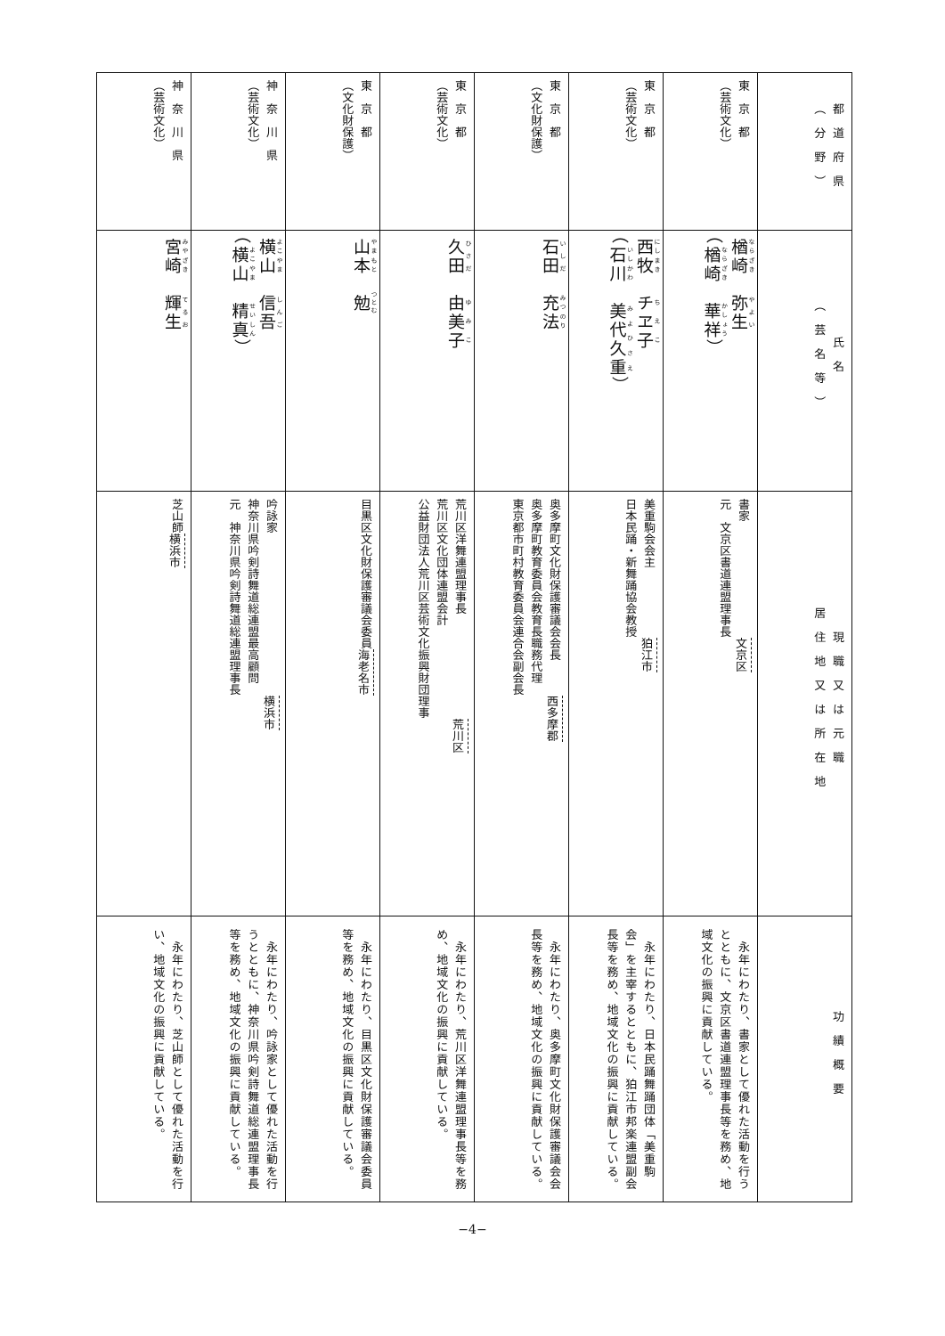| 都道府県 （分野） | 氏名 （芸名等） | 現職又は元職 居住地又は所在地 | 功績概要 |
| --- | --- | --- | --- |
| 東 京 都 （芸術文化） | 楢崎 弥生 （ 楢崎 華祥 ） | 書家 元 文京区書道連盟理事長 文京区 | 永年にわたり、書家として優れた活動を行うとともに、文京区書道連盟理事長等を務め、地域文化の振興に貢献している。 |
| 東 京 都 （芸術文化） | 西牧 チヱ子 （ 石川 美代久重 ） | 美重駒会会主 日本民踊・新舞踊協会教授 狛江市 | 永年にわたり、日本民踊舞踊団体「美重駒会」を主宰するとともに、狛江市邦楽連盟副会長等を務め、地域文化の振興に貢献している。 |
| 東 京 都 （文化財保護） | 石田 充法 | 奥多摩町文化財保護審議会会長 奥多摩町教育委員会教育長職務代理 東京都市町村教育委員会連合会副会長 西多摩郡 | 永年にわたり、奥多摩町文化財保護審議会会長等を務め、地域文化の振興に貢献している。 |
| 東 京 都 （芸術文化） | 久田 由美子 | 荒川区洋舞連盟理事長 荒川区文化団体連盟会計 公益財団法人荒川区芸術文化振興財団理事 荒川区 | 永年にわたり、荒川区洋舞連盟理事長等を務め、地域文化の振興に貢献している。 |
| 東 京 都 （文化財保護） | 山本 勉 | 目黒区文化財保護審議会委員 海老名市 | 永年にわたり、目黒区文化財保護審議会委員等を務め、地域文化の振興に貢献している。 |
| 神 奈 川 県 （芸術文化） | 横山 信吾 （ 横山 精真 ） | 吟詠家 神奈川県吟剣詩舞道総連盟最高顧問 元 神奈川県吟剣詩舞道総連盟理事長 横浜市 | 永年にわたり、吟詠家として優れた活動を行うとともに、神奈川県吟剣詩舞道総連盟理事長等を務め、地域文化の振興に貢献している。 |
| 神 奈 川 県 （芸術文化） | 宮崎 輝生 | 芝山師 横浜市 | 永年にわたり、芝山師として優れた活動を行い、地域文化の振興に貢献している。 |
−4−